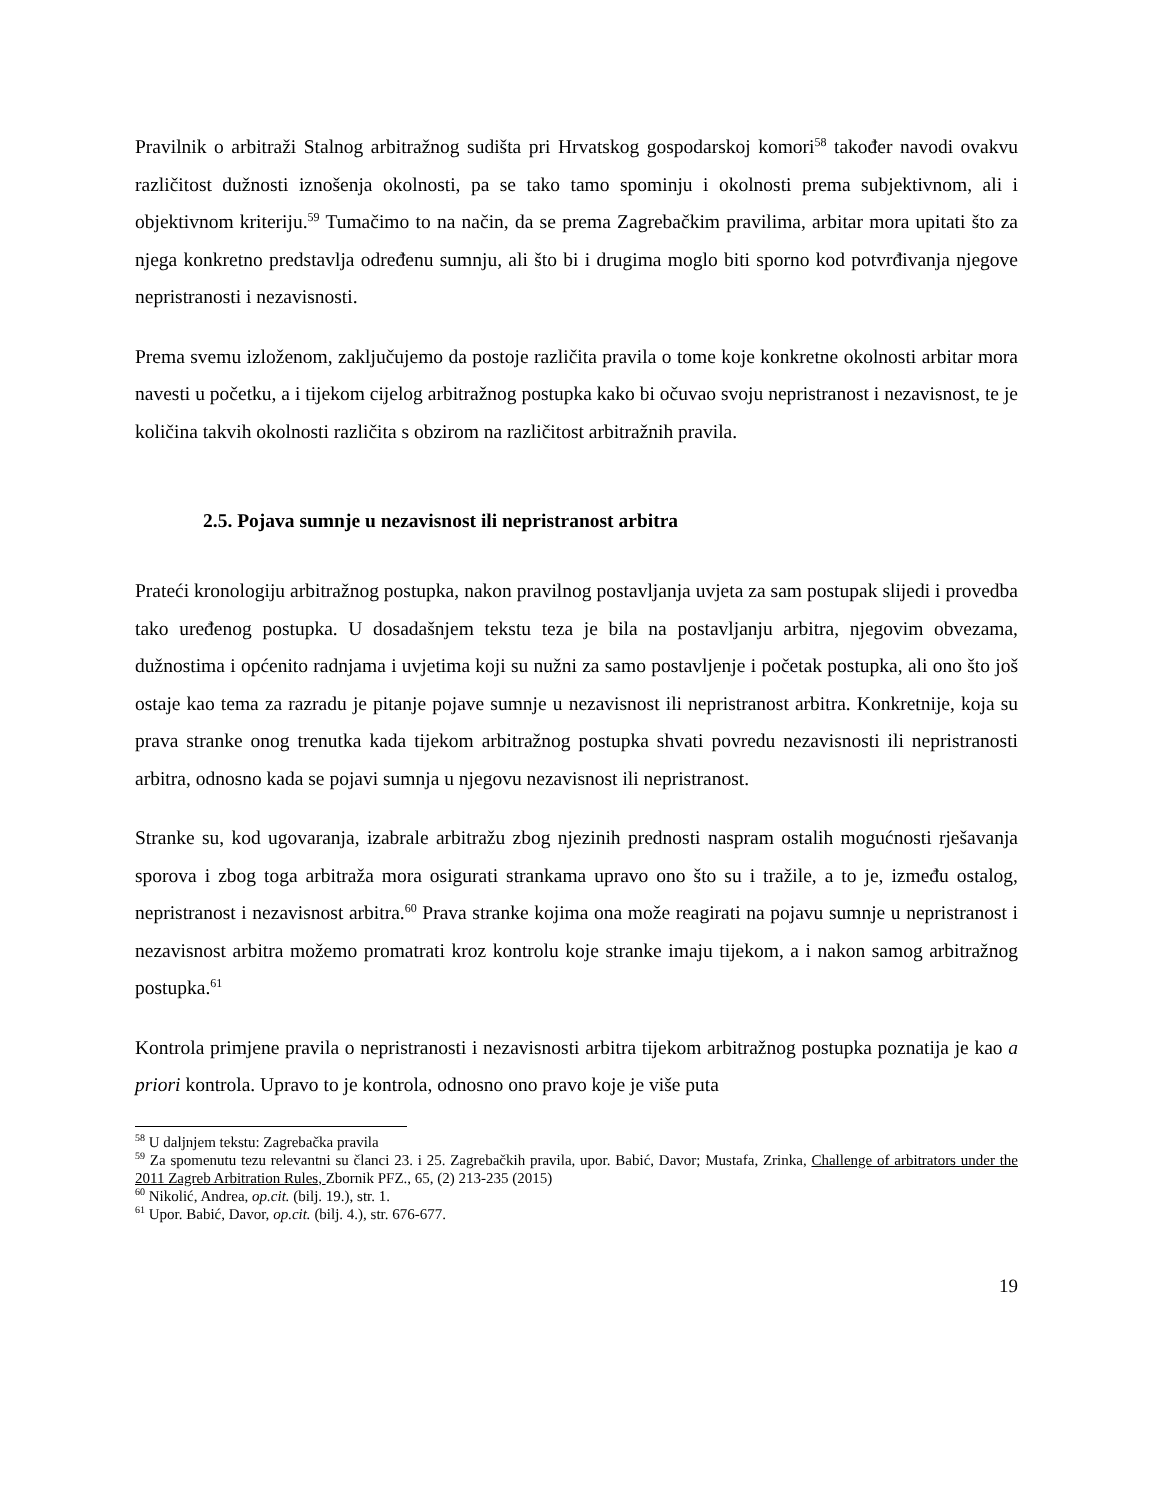Pravilnik o arbitraži Stalnog arbitražnog sudišta pri Hrvatskog gospodarskoj komori<sup>58</sup> također navodi ovakvu različitost dužnosti iznošenja okolnosti, pa se tako tamo spominju i okolnosti prema subjektivnom, ali i objektivnom kriteriju.<sup>59</sup> Tumačimo to na način, da se prema Zagrebačkim pravilima, arbitar mora upitati što za njega konkretno predstavlja određenu sumnju, ali što bi i drugima moglo biti sporno kod potvrđivanja njegove nepristranosti i nezavisnosti.
Prema svemu izloženom, zaključujemo da postoje različita pravila o tome koje konkretne okolnosti arbitar mora navesti u početku, a i tijekom cijelog arbitražnog postupka kako bi očuvao svoju nepristranost i nezavisnost, te je količina takvih okolnosti različita s obzirom na različitost arbitražnih pravila.
2.5. Pojava sumnje u nezavisnost ili nepristranost arbitra
Prateći kronologiju arbitražnog postupka, nakon pravilnog postavljanja uvjeta za sam postupak slijedi i provedba tako uređenog postupka. U dosadašnjem tekstu teza je bila na postavljanju arbitra, njegovim obvezama, dužnostima i općenito radnjama i uvjetima koji su nužni za samo postavljenje i početak postupka, ali ono što još ostaje kao tema za razradu je pitanje pojave sumnje u nezavisnost ili nepristranost arbitra. Konkretnije, koja su prava stranke onog trenutka kada tijekom arbitražnog postupka shvati povredu nezavisnosti ili nepristranosti arbitra, odnosno kada se pojavi sumnja u njegovu nezavisnost ili nepristranost.
Stranke su, kod ugovaranja, izabrale arbitražu zbog njezinih prednosti naspram ostalih mogućnosti rješavanja sporova i zbog toga arbitraža mora osigurati strankama upravo ono što su i tražile, a to je, između ostalog, nepristranost i nezavisnost arbitra.<sup>60</sup> Prava stranke kojima ona može reagirati na pojavu sumnje u nepristranost i nezavisnost arbitra možemo promatrati kroz kontrolu koje stranke imaju tijekom, a i nakon samog arbitražnog postupka.<sup>61</sup>
Kontrola primjene pravila o nepristranosti i nezavisnosti arbitra tijekom arbitražnog postupka poznatija je kao a priori kontrola. Upravo to je kontrola, odnosno ono pravo koje je više puta
<sup>58</sup> U daljnjem tekstu: Zagrebačka pravila
<sup>59</sup> Za spomenutu tezu relevantni su članci 23. i 25. Zagrebačkih pravila, upor. Babić, Davor; Mustafa, Zrinka, Challenge of arbitrators under the 2011 Zagreb Arbitration Rules, Zbornik PFZ., 65, (2) 213-235 (2015)
<sup>60</sup> Nikolić, Andrea, op.cit. (bilj. 19.), str. 1.
<sup>61</sup> Upor. Babić, Davor, op.cit. (bilj. 4.), str. 676-677.
19